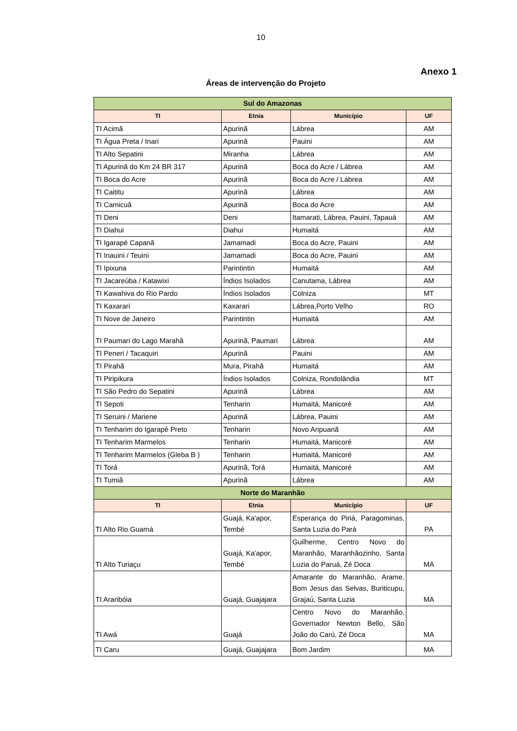10
Anexo 1
Áreas de intervenção do Projeto
| Sul do Amazonas | | | |
| TI | Etnia | Município | UF |
| TI Acimã | Apurinã | Lábrea | AM |
| TI Água Preta / Inari | Apurinã | Pauini | AM |
| TI Alto Sepatini | Miranha | Lábrea | AM |
| TI Apurinã do Km 24 BR 317 | Apurinã | Boca do Acre / Lábrea | AM |
| TI Boca do Acre | Apurinã | Boca do Acre / Lábrea | AM |
| TI Caititu | Apurinã | Lábrea | AM |
| TI Camicuã | Apurinã | Boca do Acre | AM |
| TI Deni | Deni | Itamarati, Lábrea, Pauini, Tapauá | AM |
| TI Diahui | Diahui | Humaitá | AM |
| TI Igarapé Capanã | Jamamadi | Boca do Acre, Pauini | AM |
| TI Inauini / Teuini | Jamamadi | Boca do Acre, Pauini | AM |
| TI Ipixuna | Parintintin | Humaitá | AM |
| TI Jacareúba / Katawixi | Índios Isolados | Canutama, Lábrea | AM |
| TI Kawahiva do Rio Pardo | Índios Isolados | Colniza | MT |
| TI Kaxarari | Kaxarari | Lábrea,Porto Velho | RO |
| TI Nove de Janeiro | Parintintin | Humaitá | AM |
| TI Paumari do Lago Marahã | Apurinã, Paumari | Lábrea | AM |
| TI Peneri / Tacaquiri | Apurinã | Pauini | AM |
| TI Pirahã | Mura, Pirahã | Humaitá | AM |
| TI Piripikura | Índios Isolados | Colniza, Rondolândia | MT |
| TI São Pedro do Sepatini | Apurinã | Lábrea | AM |
| TI Sepoti | Tenharin | Humaitá, Manicoré | AM |
| TI Seruini / Mariene | Apurinã | Lábrea, Pauini | AM |
| TI Tenharim do Igarapé Preto | Tenharin | Novo Aripuanã | AM |
| TI Tenharim Marmelos | Tenharin | Humaitá, Manicoré | AM |
| TI Tenharim Marmelos (Gleba B ) | Tenharin | Humaitá, Manicoré | AM |
| TI Torá | Apurinã, Torá | Humaitá, Manicoré | AM |
| TI Tumiã | Apurinã | Lábrea | AM |
| Norte do Maranhão | | | |
| TI | Etnia | Município | UF |
| TI Alto Rio Guamá | Guajá, Ka'apor, Tembé | Esperança do Piriá, Paragominas, Santa Luzia do Pará | PA |
| TI Alto Turiaçu | Guajá, Ka'apor, Tembé | Guilherme, Centro Novo do Maranhão, Maranhãozinho, Santa Luzia do Paruá, Zé Doca | MA |
| TI Araribóia | Guajá, Guajajara | Amarante do Maranhão, Arame, Bom Jesus das Selvas, Buriticupu, Grajaú, Santa Luzia | MA |
| TI Awá | Guajá | Centro Novo do Maranhão, Governador Newton Bello, São João do Carú, Zé Doca | MA |
| TI Caru | Guajá, Guajajara | Bom Jardim | MA |